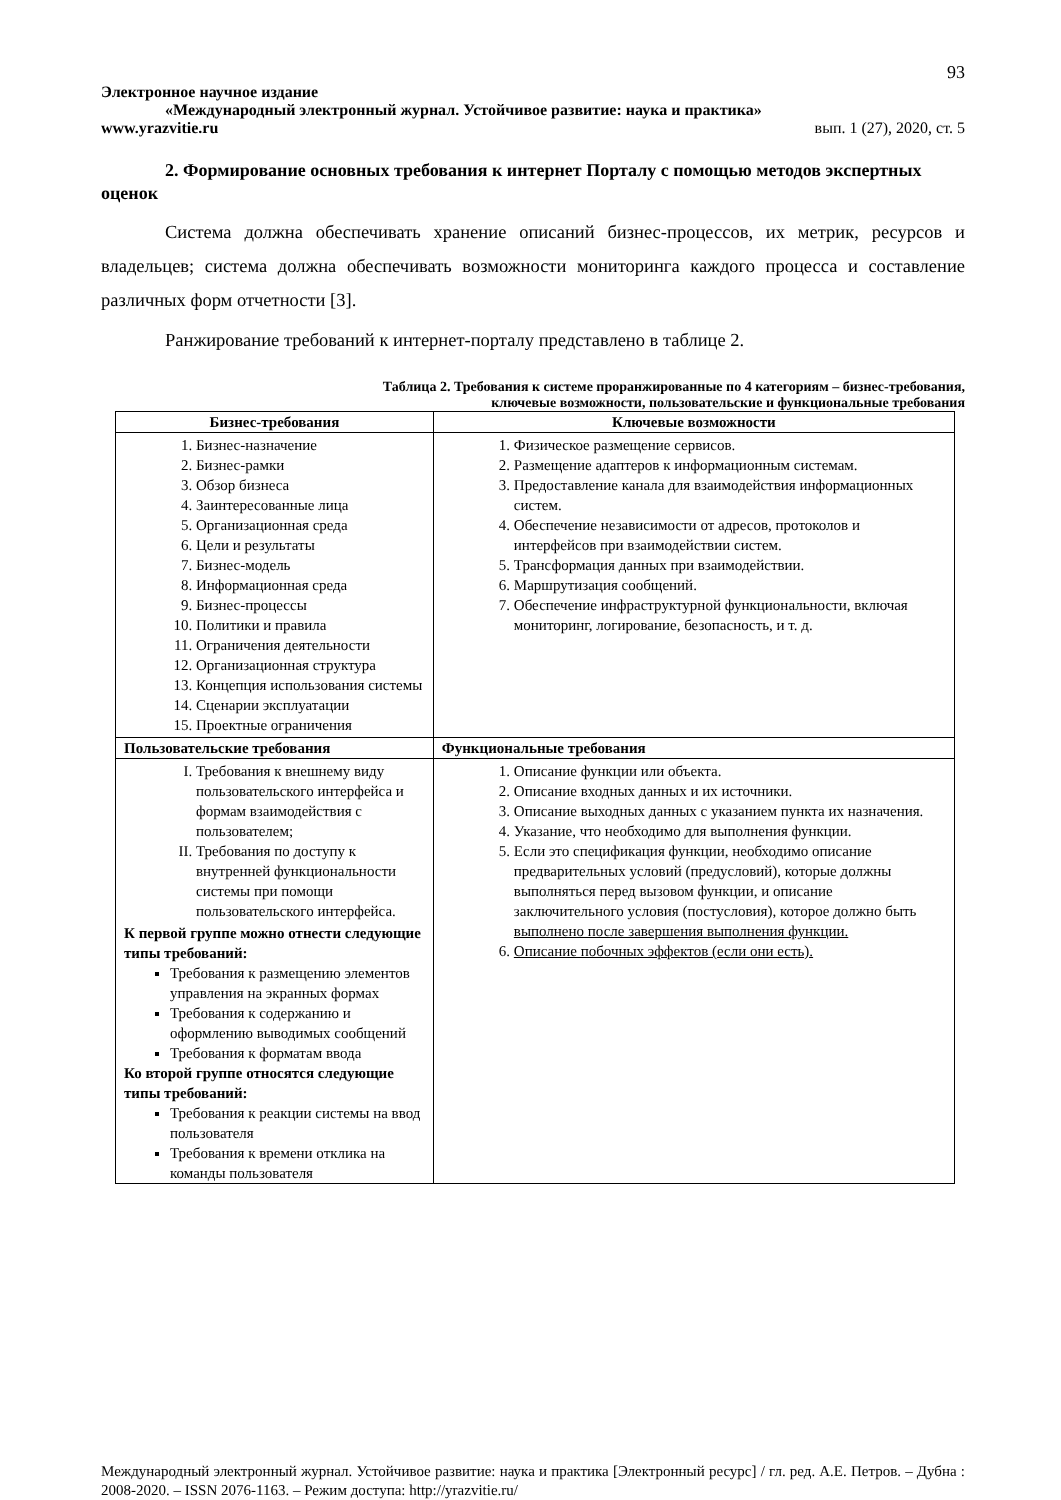93
Электронное научное издание
«Международный электронный журнал. Устойчивое развитие: наука и практика»
www.yrazvitie.ru вып. 1 (27), 2020, ст. 5
2. Формирование основных требования к интернет Порталу с помощью методов экспертных оценок
Система должна обеспечивать хранение описаний бизнес-процессов, их метрик, ресурсов и владельцев; система должна обеспечивать возможности мониторинга каждого процесса и составление различных форм отчетности [3].
Ранжирование требований к интернет-порталу представлено в таблице 2.
Таблица 2. Требования к системе проранжированные по 4 категориям – бизнес-требования,
ключевые возможности, пользовательские и функциональные требования
| Бизнес-требования | Ключевые возможности |
| --- | --- |
| 1. Бизнес-назначение 2. Бизнес-рамки 3. Обзор бизнеса 4. Заинтересованные лица 5. Организационная среда 6. Цели и результаты 7. Бизнес-модель 8. Информационная среда 9. Бизнес-процессы 10. Политики и правила 11. Ограничения деятельности 12. Организационная структура 13. Концепция использования системы 14. Сценарии эксплуатации 15. Проектные ограничения | 1. Физическое размещение сервисов. 2. Размещение адаптеров к информационным системам. 3. Предоставление канала для взаимодействия информационных систем. 4. Обеспечение независимости от адресов, протоколов и интерфейсов при взаимодействии систем. 5. Трансформация данных при взаимодействии. 6. Маршрутизация сообщений. 7. Обеспечение инфраструктурной функциональности, включая мониторинг, логирование, безопасность, и т. д. |
| Пользовательские требования | Функциональные требования |
| I. Требования к внешнему виду пользовательского интерфейса и формам взаимодействия с пользователем; II. Требования по доступу к внутренней функциональности системы при помощи пользовательского интерфейса. К первой группе можно отнести следующие типы требований: Требования к размещению элементов управления на экранных формах Требования к содержанию и оформлению выводимых сообщений Требования к форматам ввода Ко второй группе относятся следующие типы требований: Требования к реакции системы на ввод пользователя Требования к времени отклика на команды пользователя | 1. Описание функции или объекта. 2. Описание входных данных и их источники. 3. Описание выходных данных с указанием пункта их назначения. 4. Указание, что необходимо для выполнения функции. 5. Если это спецификация функции, необходимо описание предварительных условий (предусловий), которые должны выполняться перед вызовом функции, и описание заключительного условия (постусловия), которое должно быть выполнено после завершения выполнения функции. 6. Описание побочных эффектов (если они есть). |
Международный электронный журнал. Устойчивое развитие: наука и практика [Электронный ресурс] / гл. ред. А.Е. Петров. – Дубна : 2008-2020. – ISSN 2076-1163. – Режим доступа: http://yrazvitie.ru/